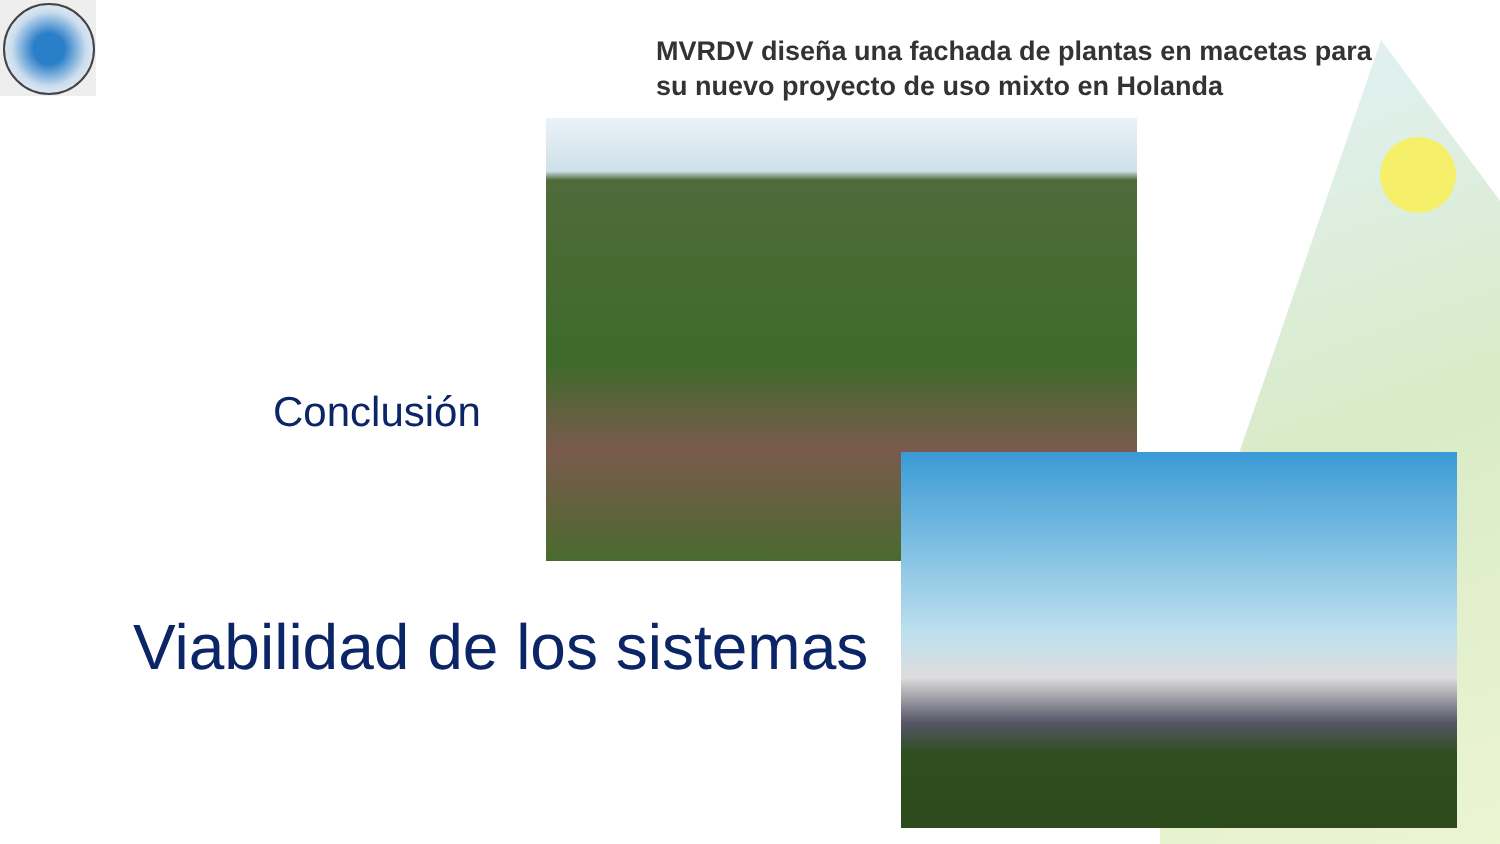MVRDV diseña una fachada de plantas en macetas para su nuevo proyecto de uso mixto en Holanda
Conclusión
Viabilidad de los sistemas